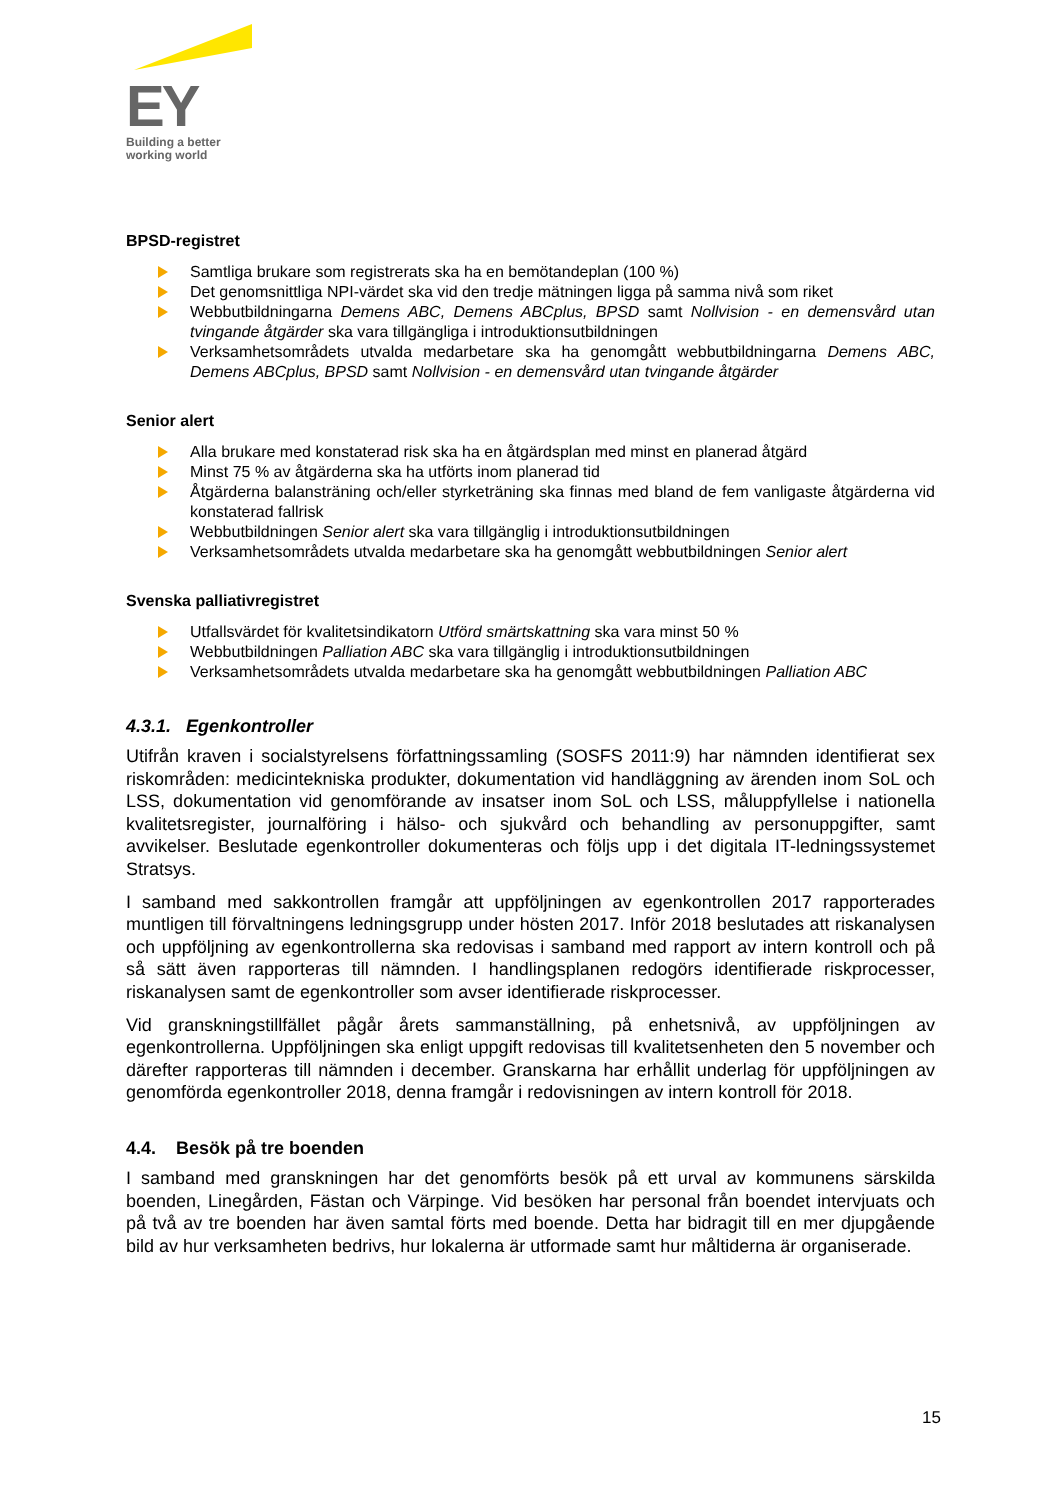EY
Building a better
working world
BPSD-registret
Samtliga brukare som registrerats ska ha en bemötandeplan (100 %)
Det genomsnittliga NPI-värdet ska vid den tredje mätningen ligga på samma nivå som riket
Webbutbildningarna Demens ABC, Demens ABCplus, BPSD samt Nollvision - en demensvård utan tvingande åtgärder ska vara tillgängliga i introduktionsutbildningen
Verksamhetsområdets utvalda medarbetare ska ha genomgått webbutbildningarna Demens ABC, Demens ABCplus, BPSD samt Nollvision - en demensvård utan tvingande åtgärder
Senior alert
Alla brukare med konstaterad risk ska ha en åtgärdsplan med minst en planerad åtgärd
Minst 75 % av åtgärderna ska ha utförts inom planerad tid
Åtgärderna balansträning och/eller styrketräning ska finnas med bland de fem vanligaste åtgärderna vid konstaterad fallrisk
Webbutbildningen Senior alert ska vara tillgänglig i introduktionsutbildningen
Verksamhetsområdets utvalda medarbetare ska ha genomgått webbutbildningen Senior alert
Svenska palliativregistret
Utfallsvärdet för kvalitetsindikatorn Utförd smärtskattning ska vara minst 50 %
Webbutbildningen Palliation ABC ska vara tillgänglig i introduktionsutbildningen
Verksamhetsområdets utvalda medarbetare ska ha genomgått webbutbildningen Palliation ABC
4.3.1. Egenkontroller
Utifrån kraven i socialstyrelsens författningssamling (SOSFS 2011:9) har nämnden identifierat sex riskområden: medicintekniska produkter, dokumentation vid handläggning av ärenden inom SoL och LSS, dokumentation vid genomförande av insatser inom SoL och LSS, måluppfyllelse i nationella kvalitetsregister, journalföring i hälso- och sjukvård och behandling av personuppgifter, samt avvikelser. Beslutade egenkontroller dokumenteras och följs upp i det digitala IT-ledningssystemet Stratsys.
I samband med sakkontrollen framgår att uppföljningen av egenkontrollen 2017 rapporterades muntligen till förvaltningens ledningsgrupp under hösten 2017. Inför 2018 beslutades att riskanalysen och uppföljning av egenkontrollerna ska redovisas i samband med rapport av intern kontroll och på så sätt även rapporteras till nämnden. I handlingsplanen redogörs identifierade riskprocesser, riskanalysen samt de egenkontroller som avser identifierade riskprocesser.
Vid granskningstillfället pågår årets sammanställning, på enhetsnivå, av uppföljningen av egenkontrollerna. Uppföljningen ska enligt uppgift redovisas till kvalitetsenheten den 5 november och därefter rapporteras till nämnden i december. Granskarna har erhållit underlag för uppföljningen av genomförda egenkontroller 2018, denna framgår i redovisningen av intern kontroll för 2018.
4.4. Besök på tre boenden
I samband med granskningen har det genomförts besök på ett urval av kommunens särskilda boenden, Linegården, Fästan och Värpinge. Vid besöken har personal från boendet intervjuats och på två av tre boenden har även samtal förts med boende. Detta har bidragit till en mer djupgående bild av hur verksamheten bedrivs, hur lokalerna är utformade samt hur måltiderna är organiserade.
15